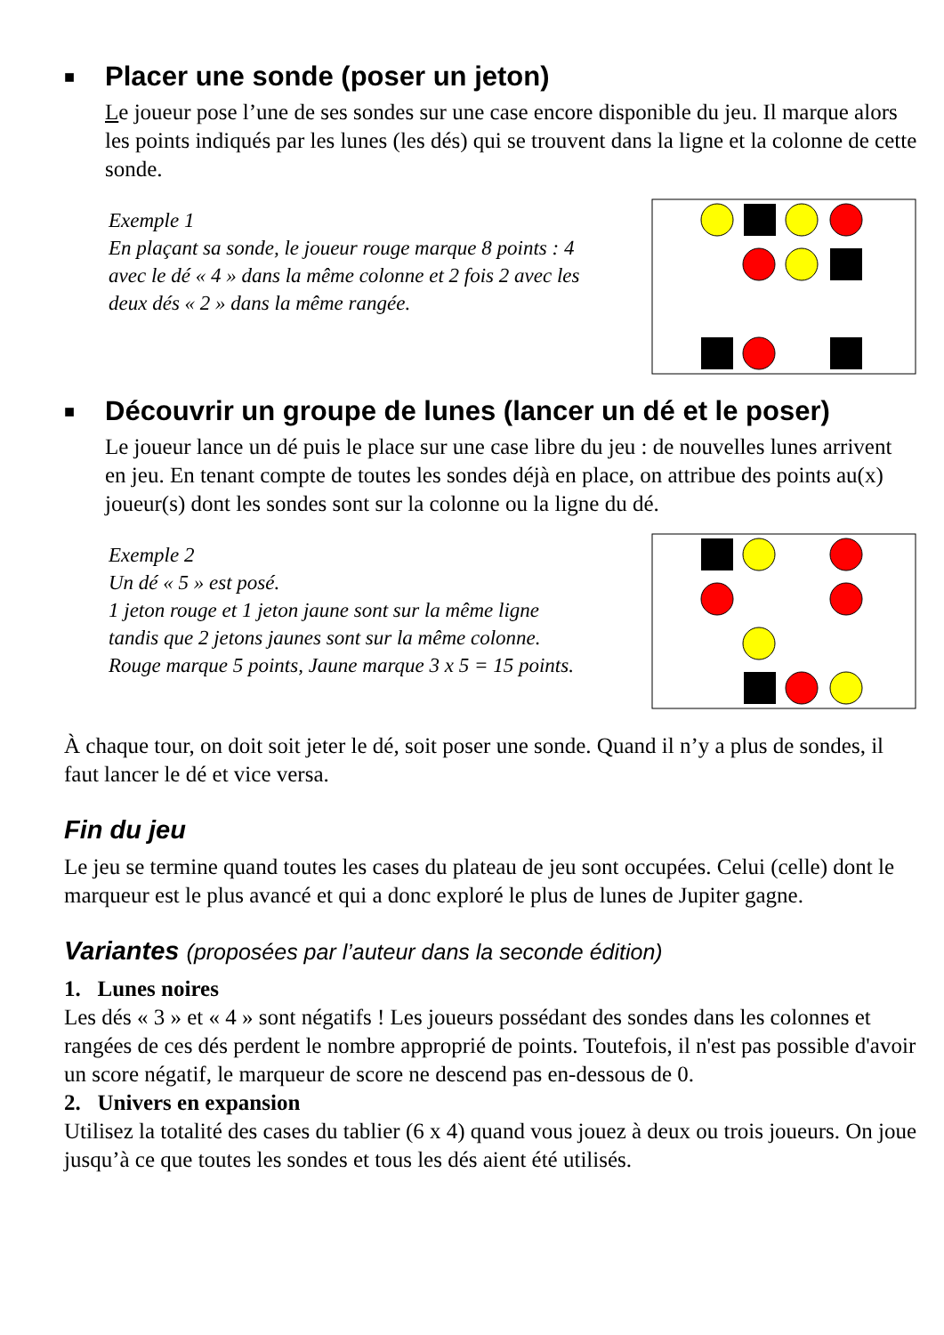■ Placer une sonde (poser un jeton)
Le joueur pose l’une de ses sondes sur une case encore disponible du jeu. Il marque alors les points indiqués par les lunes (les dés) qui se trouvent dans la ligne et la colonne de cette sonde.
Exemple 1
En plaçant sa sonde, le joueur rouge marque 8 points : 4 avec le dé « 4 » dans la même colonne et 2 fois 2 avec les deux dés « 2 » dans la même rangée.
■ Découvrir un groupe de lunes (lancer un dé et le poser)
Le joueur lance un dé puis le place sur une case libre du jeu : de nouvelles lunes arrivent en jeu. En tenant compte de toutes les sondes déjà en place, on attribue des points au(x) joueur(s) dont les sondes sont sur la colonne ou la ligne du dé.
Exemple 2
Un dé « 5 » est posé.
1 jeton rouge et 1 jeton jaune sont sur la même ligne tandis que 2 jetons jaunes sont sur la même colonne. Rouge marque 5 points, Jaune marque 3 x 5 = 15 points.
À chaque tour, on doit soit jeter le dé, soit poser une sonde. Quand il n’y a plus de sondes, il faut lancer le dé et vice versa.
Fin du jeu
Le jeu se termine quand toutes les cases du plateau de jeu sont occupées. Celui (celle) dont le marqueur est le plus avancé et qui a donc exploré le plus de lunes de Jupiter gagne.
Variantes (proposées par l’auteur dans la seconde édition)
1. Lunes noires
Les dés « 3 » et « 4 » sont négatifs ! Les joueurs possédant des sondes dans les colonnes et rangées de ces dés perdent le nombre approprié de points. Toutefois, il n'est pas possible d'avoir un score négatif, le marqueur de score ne descend pas en-dessous de 0.
2. Univers en expansion
Utilisez la totalité des cases du tablier (6 x 4) quand vous jouez à deux ou trois joueurs. On joue jusqu’à ce que toutes les sondes et tous les dés aient été utilisés.